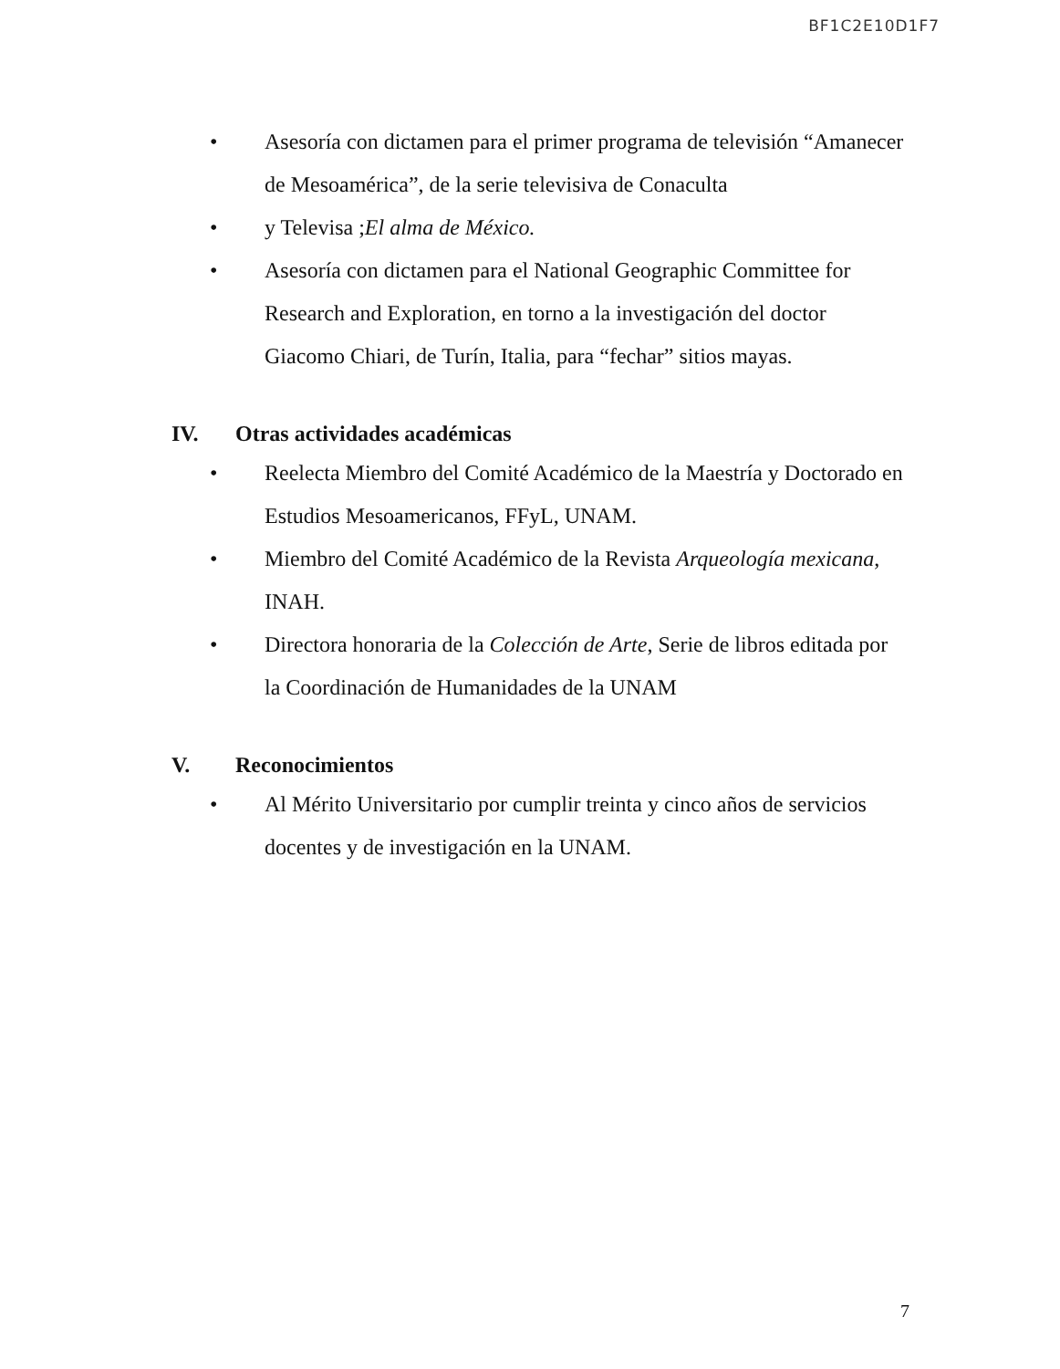BF1C2E10D1F7
• Asesoría con dictamen para el primer programa de televisión “Amanecer de Mesoamérica”, de la serie televisiva de Conaculta
• y Televisa ;El alma de México.
• Asesoría con dictamen para el National Geographic Committee for Research and Exploration, en torno a la investigación del doctor Giacomo Chiari, de Turín, Italia, para “fechar” sitios mayas.
IV. Otras actividades académicas
• Reelecta Miembro del Comité Académico de la Maestría y Doctorado en Estudios Mesoamericanos, FFyL, UNAM.
• Miembro del Comité Académico de la Revista Arqueología mexicana, INAH.
• Directora honoraria de la Colección de Arte, Serie de libros editada por la Coordinación de Humanidades de la UNAM
V. Reconocimientos
• Al Mérito Universitario por cumplir treinta y cinco años de servicios docentes y de investigación en la UNAM.
7